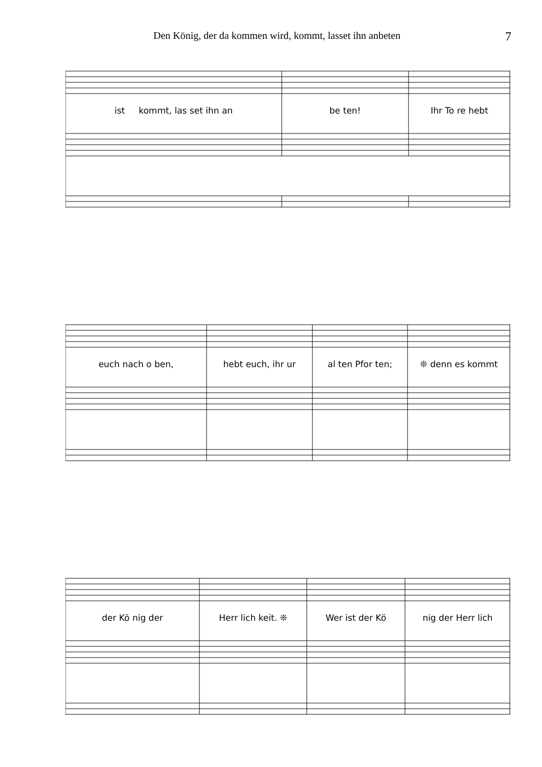Den König, der da kommen wird, kommt, lasset ihn anbeten
7
ist kommt, las set ihn an be ten! Ihr To re hebt
euch nach o ben, hebt euch, ihr ur al ten Pfor ten; ❊ denn es kommt
der Kö nig der Herr lich keit. ❊ Wer ist der Kö nig der Herr lich